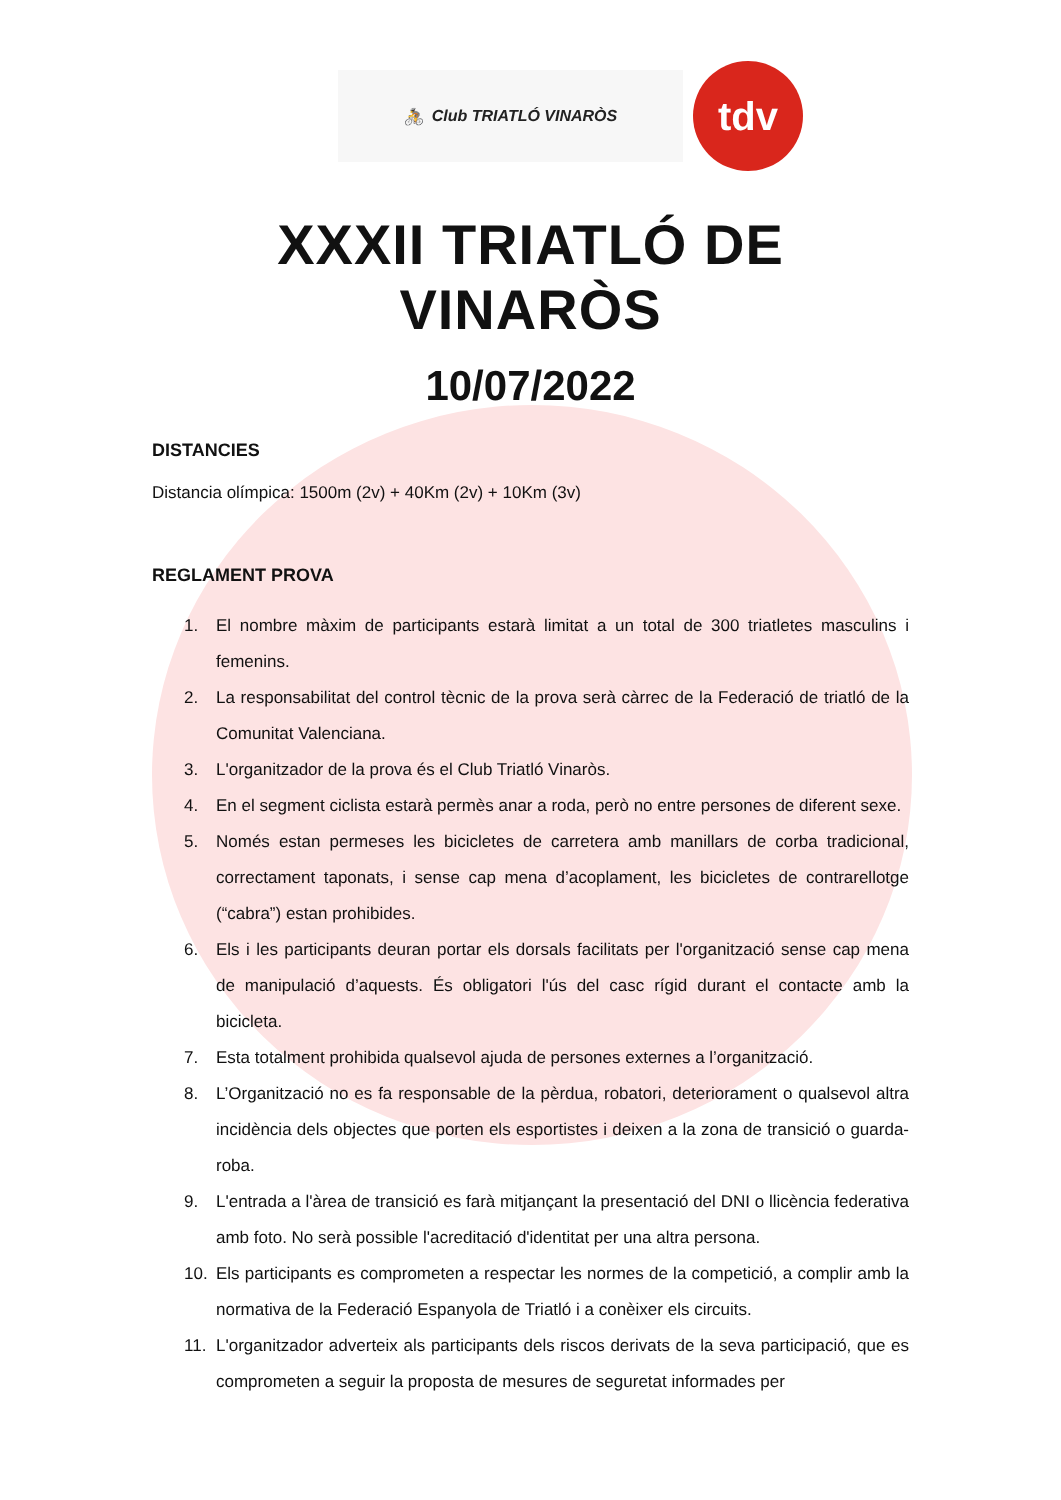🚴 Club TRIATLÓ VINARÒS
tdv
XXXII TRIATLÓ DE VINARÒS
10/07/2022
DISTANCIES
Distancia olímpica: 1500m (2v) + 40Km (2v) + 10Km (3v)
REGLAMENT PROVA
1. El nombre màxim de participants estarà limitat a un total de 300 triatletes masculins i femenins.
2. La responsabilitat del control tècnic de la prova serà càrrec de la Federació de triatló de la Comunitat Valenciana.
3. L'organitzador de la prova és el Club Triatló Vinaròs.
4. En el segment ciclista estarà permès anar a roda, però no entre persones de diferent sexe.
5. Només estan permeses les bicicletes de carretera amb manillars de corba tradicional, correctament taponats, i sense cap mena d’acoplament, les bicicletes de contrarellotge (“cabra”) estan prohibides.
6. Els i les participants deuran portar els dorsals facilitats per l'organització sense cap mena de manipulació d’aquests. És obligatori l'ús del casc rígid durant el contacte amb la bicicleta.
7. Esta totalment prohibida qualsevol ajuda de persones externes a l’organització.
8. L’Organització no es fa responsable de la pèrdua, robatori, deteriorament o qualsevol altra incidència dels objectes que porten els esportistes i deixen a la zona de transició o guarda-roba.
9. L'entrada a l'àrea de transició es farà mitjançant la presentació del DNI o llicència federativa amb foto. No serà possible l'acreditació d'identitat per una altra persona.
10. Els participants es comprometen a respectar les normes de la competició, a complir amb la normativa de la Federació Espanyola de Triatló i a conèixer els circuits.
11. L'organitzador adverteix als participants dels riscos derivats de la seva participació, que es comprometen a seguir la proposta de mesures de seguretat informades per